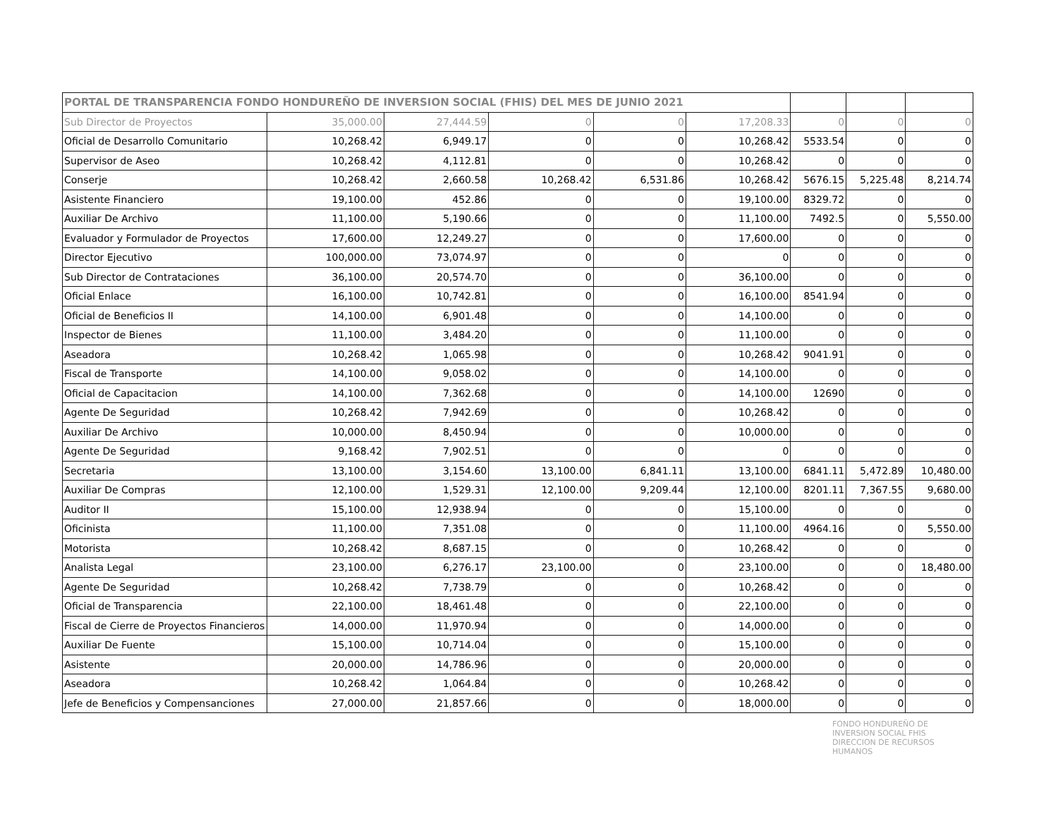| PORTAL DE TRANSPARENCIA FONDO HONDUREÑO DE INVERSION SOCIAL (FHIS) DEL MES DE JUNIO 2021 | | | | | | | | |
| Sub Director de Proyectos | 35,000.00 | 27,444.59 | 0 | 0 | 17,208.33 | 0 | 0 | 0 |
| Oficial de Desarrollo Comunitario | 10,268.42 | 6,949.17 | 0 | 0 | 10,268.42 | 5533.54 | 0 | 0 |
| Supervisor de Aseo | 10,268.42 | 4,112.81 | 0 | 0 | 10,268.42 | 0 | 0 | 0 |
| Conserje | 10,268.42 | 2,660.58 | 10,268.42 | 6,531.86 | 10,268.42 | 5676.15 | 5,225.48 | 8,214.74 |
| Asistente Financiero | 19,100.00 | 452.86 | 0 | 0 | 19,100.00 | 8329.72 | 0 | 0 |
| Auxiliar De Archivo | 11,100.00 | 5,190.66 | 0 | 0 | 11,100.00 | 7492.5 | 0 | 5,550.00 |
| Evaluador y Formulador de Proyectos | 17,600.00 | 12,249.27 | 0 | 0 | 17,600.00 | 0 | 0 | 0 |
| Director Ejecutivo | 100,000.00 | 73,074.97 | 0 | 0 | 0 | 0 | 0 | 0 |
| Sub Director de Contrataciones | 36,100.00 | 20,574.70 | 0 | 0 | 36,100.00 | 0 | 0 | 0 |
| Oficial Enlace | 16,100.00 | 10,742.81 | 0 | 0 | 16,100.00 | 8541.94 | 0 | 0 |
| Oficial de Beneficios II | 14,100.00 | 6,901.48 | 0 | 0 | 14,100.00 | 0 | 0 | 0 |
| Inspector de Bienes | 11,100.00 | 3,484.20 | 0 | 0 | 11,100.00 | 0 | 0 | 0 |
| Aseadora | 10,268.42 | 1,065.98 | 0 | 0 | 10,268.42 | 9041.91 | 0 | 0 |
| Fiscal de Transporte | 14,100.00 | 9,058.02 | 0 | 0 | 14,100.00 | 0 | 0 | 0 |
| Oficial de Capacitacion | 14,100.00 | 7,362.68 | 0 | 0 | 14,100.00 | 12690 | 0 | 0 |
| Agente De Seguridad | 10,268.42 | 7,942.69 | 0 | 0 | 10,268.42 | 0 | 0 | 0 |
| Auxiliar De Archivo | 10,000.00 | 8,450.94 | 0 | 0 | 10,000.00 | 0 | 0 | 0 |
| Agente De Seguridad | 9,168.42 | 7,902.51 | 0 | 0 | 0 | 0 | 0 | 0 |
| Secretaria | 13,100.00 | 3,154.60 | 13,100.00 | 6,841.11 | 13,100.00 | 6841.11 | 5,472.89 | 10,480.00 |
| Auxiliar De Compras | 12,100.00 | 1,529.31 | 12,100.00 | 9,209.44 | 12,100.00 | 8201.11 | 7,367.55 | 9,680.00 |
| Auditor II | 15,100.00 | 12,938.94 | 0 | 0 | 15,100.00 | 0 | 0 | 0 |
| Oficinista | 11,100.00 | 7,351.08 | 0 | 0 | 11,100.00 | 4964.16 | 0 | 5,550.00 |
| Motorista | 10,268.42 | 8,687.15 | 0 | 0 | 10,268.42 | 0 | 0 | 0 |
| Analista Legal | 23,100.00 | 6,276.17 | 23,100.00 | 0 | 23,100.00 | 0 | 0 | 18,480.00 |
| Agente De Seguridad | 10,268.42 | 7,738.79 | 0 | 0 | 10,268.42 | 0 | 0 | 0 |
| Oficial de Transparencia | 22,100.00 | 18,461.48 | 0 | 0 | 22,100.00 | 0 | 0 | 0 |
| Fiscal de Cierre de Proyectos Financieros | 14,000.00 | 11,970.94 | 0 | 0 | 14,000.00 | 0 | 0 | 0 |
| Auxiliar De Fuente | 15,100.00 | 10,714.04 | 0 | 0 | 15,100.00 | 0 | 0 | 0 |
| Asistente | 20,000.00 | 14,786.96 | 0 | 0 | 20,000.00 | 0 | 0 | 0 |
| Aseadora | 10,268.42 | 1,064.84 | 0 | 0 | 10,268.42 | 0 | 0 | 0 |
| Jefe de Beneficios y Compensanciones | 27,000.00 | 21,857.66 | 0 | 0 | 18,000.00 | 0 | 0 | 0 |
FONDO HONDUREÑO DE INVERSION SOCIAL FHIS DIRECCION DE RECURSOS HUMANOS